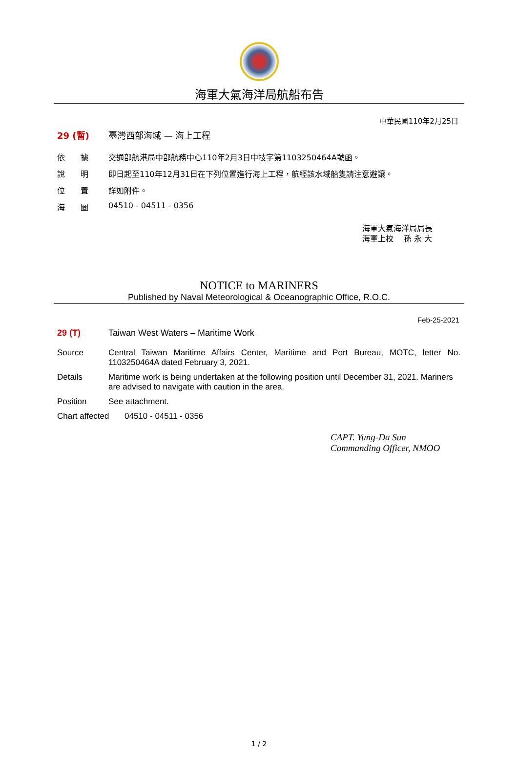海軍大氣海洋局航船布告
中華民國110年2月25日
29 (暫) 臺灣西部海域 — 海上工程
依　　據 交通部航港局中部航務中心110年2月3日中技字第1103250464A號函。
說　　明 即日起至110年12月31日在下列位置進行海上工程，航經該水域船隻請注意避讓。
位　　置 詳如附件。
海　　圖 04510 - 04511 - 0356
海軍大氣海洋局局長
海軍上校　 孫 永 大
NOTICE to MARINERS
Published by Naval Meteorological & Oceanographic Office, R.O.C.
Feb-25-2021
29 (T) Taiwan West Waters – Maritime Work
Source Central Taiwan Maritime Affairs Center, Maritime and Port Bureau, MOTC, letter No. 1103250464A dated February 3, 2021.
Details Maritime work is being undertaken at the following position until December 31, 2021. Mariners are advised to navigate with caution in the area.
Position See attachment.
Chart affected
04510 - 04511 - 0356
CAPT. Yung-Da Sun
Commanding Officer, NMOO
1 / 2